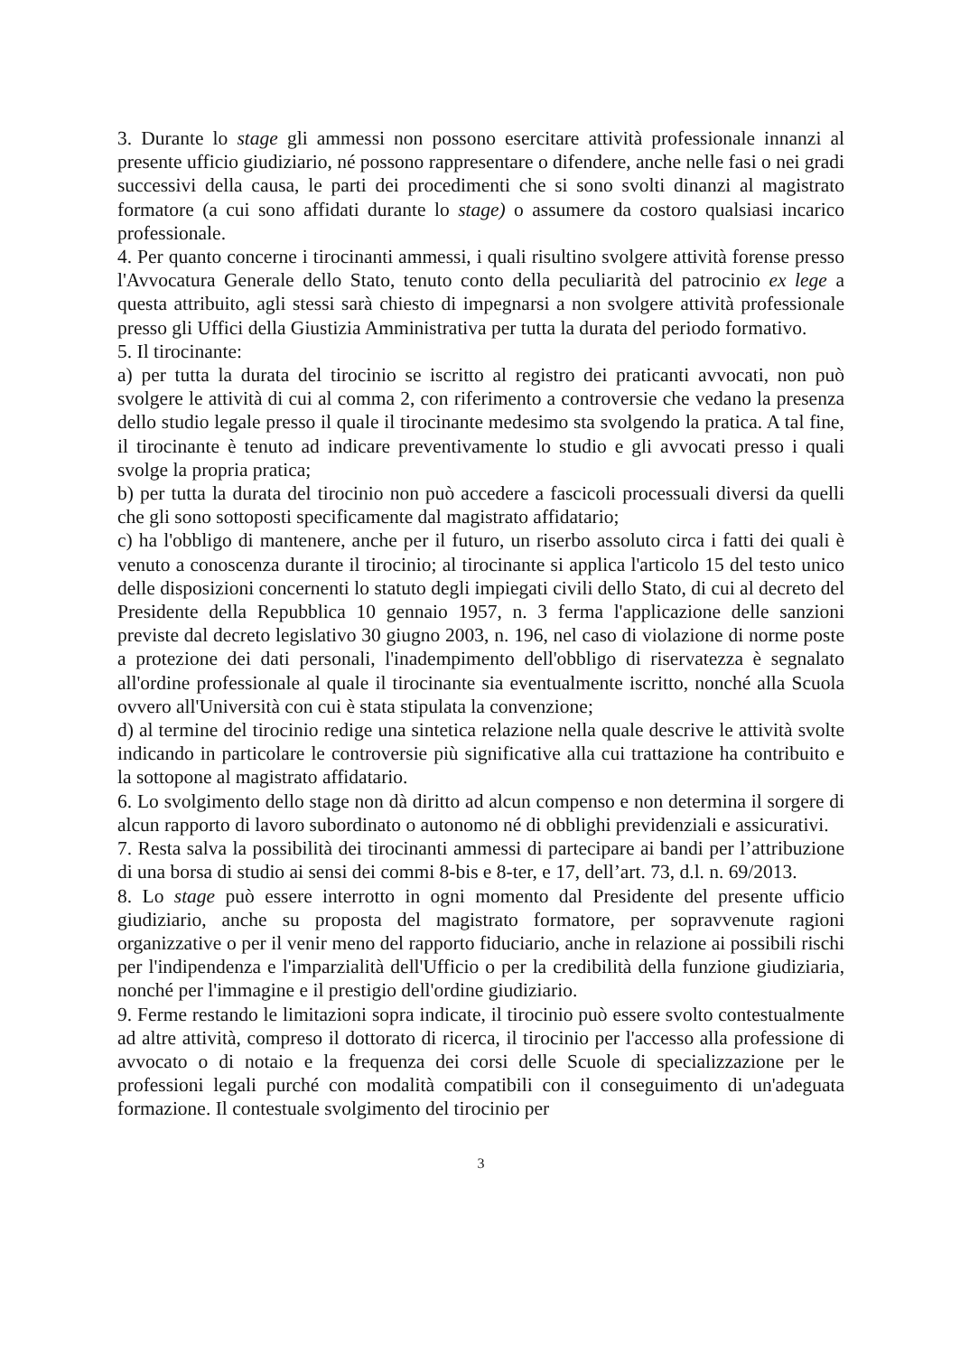3. Durante lo stage gli ammessi non possono esercitare attività professionale innanzi al presente ufficio giudiziario, né possono rappresentare o difendere, anche nelle fasi o nei gradi successivi della causa, le parti dei procedimenti che si sono svolti dinanzi al magistrato formatore (a cui sono affidati durante lo stage) o assumere da costoro qualsiasi incarico professionale.
4. Per quanto concerne i tirocinanti ammessi, i quali risultino svolgere attività forense presso l'Avvocatura Generale dello Stato, tenuto conto della peculiarità del patrocinio ex lege a questa attribuito, agli stessi sarà chiesto di impegnarsi a non svolgere attività professionale presso gli Uffici della Giustizia Amministrativa per tutta la durata del periodo formativo.
5. Il tirocinante:
a) per tutta la durata del tirocinio se iscritto al registro dei praticanti avvocati, non può svolgere le attività di cui al comma 2, con riferimento a controversie che vedano la presenza dello studio legale presso il quale il tirocinante medesimo sta svolgendo la pratica. A tal fine, il tirocinante è tenuto ad indicare preventivamente lo studio e gli avvocati presso i quali svolge la propria pratica;
b) per tutta la durata del tirocinio non può accedere a fascicoli processuali diversi da quelli che gli sono sottoposti specificamente dal magistrato affidatario;
c) ha l'obbligo di mantenere, anche per il futuro, un riserbo assoluto circa i fatti dei quali è venuto a conoscenza durante il tirocinio; al tirocinante si applica l'articolo 15 del testo unico delle disposizioni concernenti lo statuto degli impiegati civili dello Stato, di cui al decreto del Presidente della Repubblica 10 gennaio 1957, n. 3 ferma l'applicazione delle sanzioni previste dal decreto legislativo 30 giugno 2003, n. 196, nel caso di violazione di norme poste a protezione dei dati personali, l'inadempimento dell'obbligo di riservatezza è segnalato all'ordine professionale al quale il tirocinante sia eventualmente iscritto, nonché alla Scuola ovvero all'Università con cui è stata stipulata la convenzione;
d) al termine del tirocinio redige una sintetica relazione nella quale descrive le attività svolte indicando in particolare le controversie più significative alla cui trattazione ha contribuito e la sottopone al magistrato affidatario.
6. Lo svolgimento dello stage non dà diritto ad alcun compenso e non determina il sorgere di alcun rapporto di lavoro subordinato o autonomo né di obblighi previdenziali e assicurativi.
7. Resta salva la possibilità dei tirocinanti ammessi di partecipare ai bandi per l’attribuzione di una borsa di studio ai sensi dei commi 8-bis e 8-ter, e 17, dell’art. 73, d.l. n. 69/2013.
8. Lo stage può essere interrotto in ogni momento dal Presidente del presente ufficio giudiziario, anche su proposta del magistrato formatore, per sopravvenute ragioni organizzative o per il venir meno del rapporto fiduciario, anche in relazione ai possibili rischi per l'indipendenza e l'imparzialità dell'Ufficio o per la credibilità della funzione giudiziaria, nonché per l'immagine e il prestigio dell'ordine giudiziario.
9. Ferme restando le limitazioni sopra indicate, il tirocinio può essere svolto contestualmente ad altre attività, compreso il dottorato di ricerca, il tirocinio per l'accesso alla professione di avvocato o di notaio e la frequenza dei corsi delle Scuole di specializzazione per le professioni legali purché con modalità compatibili con il conseguimento di un'adeguata formazione. Il contestuale svolgimento del tirocinio per
3